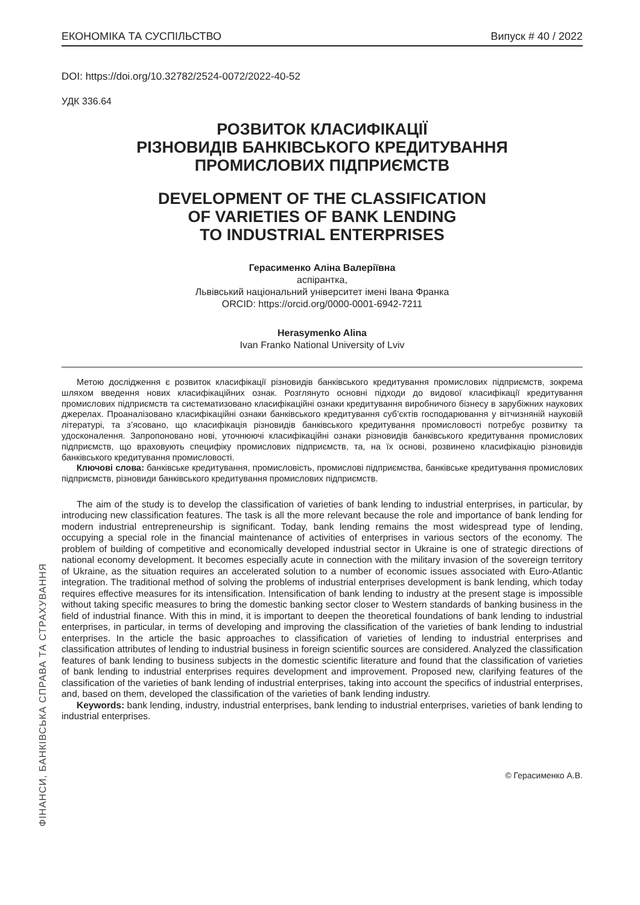ФІНАНСИ, БАНКІВСЬКА СПРАВА ТА СТРАХУВАННЯ
ЕКОНОМІКА ТА СУСПІЛЬСТВО Випуск # 40 / 2022
DOI: https://doi.org/10.32782/2524-0072/2022-40-52
УДК 336.64
РОЗВИТОК КЛАСИФІКАЦІЇ
РІЗНОВИДІВ БАНКІВСЬКОГО КРЕДИТУВАННЯ
ПРОМИСЛОВИХ ПІДПРИЄМСТВ
DEVELOPMENT OF THE CLASSIFICATION
OF VARIETIES OF BANK LENDING
TO INDUSTRIAL ENTERPRISES
Герасименко Аліна Валеріївна
аспірантка,
Львівський національний університет імені Івана Франка
ORCID: https://orcid.org/0000-0001-6942-7211
Herasymenko Alina
Ivan Franko National University of Lviv
Метою дослідження є розвиток класифікації різновидів банківського кредитування промислових підприємств, зокрема шляхом введення нових класифікаційних ознак. Розглянуто основні підходи до видової класифікації кредитування промислових підприємств та систематизовано класифікаційні ознаки кредитування виробничого бізнесу в зарубіжних наукових джерелах. Проаналізовано класифікаційні ознаки банківського кредитування суб’єктів господарювання у вітчизняній науковій літературі, та з’ясовано, що класифікація різновидів банківського кредитування промисловості потребує розвитку та удосконалення. Запропоновано нові, уточнюючі класифікаційні ознаки різновидів банківського кредитування промислових підприємств, що враховують специфіку промислових підприємств, та, на їх основі, розвинено класифікацію різновидів банківського кредитування промисловості.
Ключові слова: банківське кредитування, промисловість, промислові підприємства, банківське кредитування промислових підприємств, різновиди банківського кредитування промислових підприємств.
The aim of the study is to develop the classification of varieties of bank lending to industrial enterprises, in particular, by introducing new classification features. The task is all the more relevant because the role and importance of bank lending for modern industrial entrepreneurship is significant. Today, bank lending remains the most widespread type of lending, occupying a special role in the financial maintenance of activities of enterprises in various sectors of the economy. The problem of building of competitive and economically developed industrial sector in Ukraine is one of strategic directions of national economy development. It becomes especially acute in connection with the military invasion of the sovereign territory of Ukraine, as the situation requires an accelerated solution to a number of economic issues associated with Euro-Atlantic integration. The traditional method of solving the problems of industrial enterprises development is bank lending, which today requires effective measures for its intensification. Intensification of bank lending to industry at the present stage is impossible without taking specific measures to bring the domestic banking sector closer to Western standards of banking business in the field of industrial finance. With this in mind, it is important to deepen the theoretical foundations of bank lending to industrial enterprises, in particular, in terms of developing and improving the classification of the varieties of bank lending to industrial enterprises. In the article the basic approaches to classification of varieties of lending to industrial enterprises and classification attributes of lending to industrial business in foreign scientific sources are considered. Analyzed the classification features of bank lending to business subjects in the domestic scientific literature and found that the classification of varieties of bank lending to industrial enterprises requires development and improvement. Proposed new, clarifying features of the classification of the varieties of bank lending of industrial enterprises, taking into account the specifics of industrial enterprises, and, based on them, developed the classification of the varieties of bank lending industry.
Keywords: bank lending, industry, industrial enterprises, bank lending to industrial enterprises, varieties of bank lending to industrial enterprises.
© Герасименко А.В.